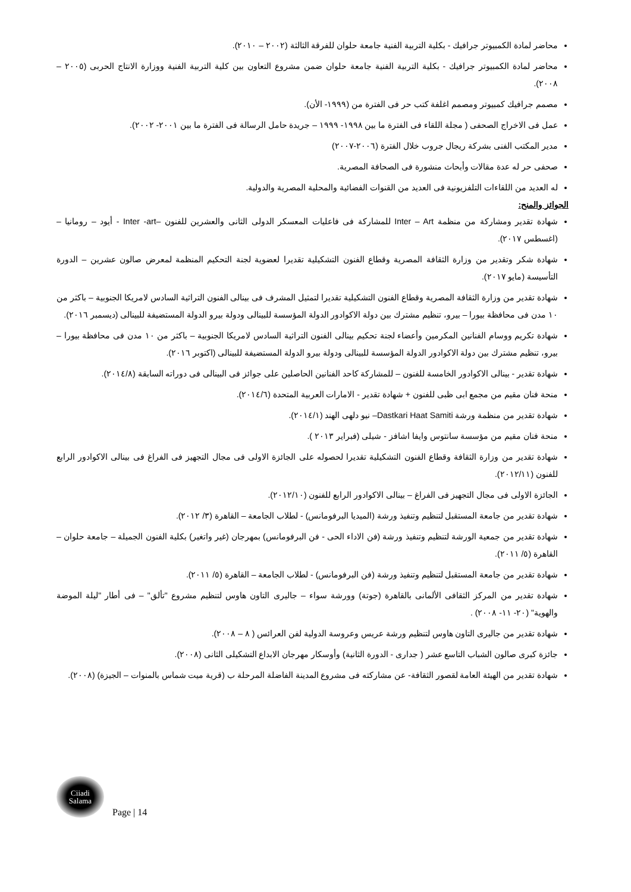محاضر لمادة الكمبيوتر جرافيك - بكلية التربية الفنية جامعة حلوان للفرقة الثالثة (٢٠٠٢ – ٢٠١٠).
محاضر لمادة الكمبيوتر جرافيك - بكلية التربية الفنية جامعة حلوان ضمن مشروع التعاون بين كلية التربية الفنية ووزارة الانتاج الحربى (٢٠٠٥ – ٢٠٠٨).
مصمم جرافيك كمبيوتر ومصمم اغلفة كتب حر فى الفترة من (١٩٩٩- الأن).
عمل فى الاخراج الصحفى ( مجلة اللقاء فى الفترة ما بين ١٩٩٨- ١٩٩٩ – جريدة حامل الرسالة فى الفترة ما بين ٢٠٠١- ٢٠٠٢).
مدير المكتب الفنى بشركة ريجال جروب خلال الفترة (٢٠٠٦-٢٠٠٧)
صحفى حر له عدة مقالات وأبحاث منشورة فى الصحافة المصرية.
له العديد من اللقاءات التلفزيونية فى العديد من القنوات الفضائية والمحلية المصرية والدولية.
الجوائز والمنح:
شهادة تقدير ومشاركة من منظمة Inter – Art للمشاركة فى فاعليات المعسكر الدولى الثانى والعشرين للفنون –Inter -art - أيود – رومانيا – (اغسطس ٢٠١٧).
شهادة شكر وتقدير من وزارة الثقافة المصرية وقطاع الفنون التشكيلية تقديرا لعضوية لجنة التحكيم المنظمة لمعرض صالون عشرين – الدورة التأسيسة (مايو ٢٠١٧).
شهادة تقدير من وزارة الثقافة المصرية وقطاع الفنون التشكيلية تقديرا لتمثيل المشرف فى بينالى الفنون التراثية السادس لامريكا الجنوبية – باكثر من ١٠ مدن فى محافظة بيورا – بيرو، تنظيم مشترك بين دولة الاكوادور الدولة المؤسسة للبينالى ودولة بيرو الدولة المستضيفة للبينالى (ديسمبر ٢٠١٦).
شهادة تكريم ووسام الفنانين المكرمين وأعضاء لجنة تحكيم بينالى الفنون التراثية السادس لامريكا الجنوبية – باكثر من ١٠ مدن فى محافظة بيورا – بيرو، تنظيم مشترك بين دولة الاكوادور الدولة المؤسسة للبينالى ودولة بيرو الدولة المستضيفة للبينالى (اكتوبر ٢٠١٦).
شهادة تقدير - بينالى الاكوادور الخامسة للفنون – للمشاركة كاحد الفنانين الحاصلين على جوائز فى البينالى فى دوراته السابقة (٢٠١٤/٨).
منحة فنان مقيم من مجمع ابى ظبى للفنون + شهادة تقدير - الامارات العربية المتحدة (٢٠١٤/٦).
شهادة تقدير من منظمة ورشة Dastkari Haat Samiti– نيو دلهى الهند (٢٠١٤/١).
منحة فنان مقيم من مؤسسة سانتوس وايفا اشافز - شيلى (فبراير ٢٠١٣ ).
شهادة تقدير من وزارة الثقافة وقطاع الفنون التشكيلية تقديرا لحصوله على الجائزة الاولى فى مجال التجهيز فى الفراغ فى بينالى الاكوادور الرابع للفنون (٢٠١٢/١١).
الجائزة الاولى فى مجال التجهيز فى الفراغ – بينالى الاكوادور الرابع للفنون (٢٠١٢/١٠).
شهادة تقدير من جامعة المستقبل لتنظيم وتنفيذ ورشة (الميديا البرفومانس) - لطلاب الجامعة – القاهرة (٣/ ٢٠١٢).
شهادة تقدير من جمعية الورشة لتنظيم وتنفيذ ورشة (فن الاداء الحى - فن البرفومانس) بمهرجان (غير واتغير) بكلية الفنون الجميلة – جامعة حلوان – القاهرة (٥/ ٢٠١١).
شهادة تقدير من جامعة المستقبل لتنظيم وتنفيذ ورشة (فن البرفومانس) - لطلاب الجامعة – القاهرة (٥/ ٢٠١١).
شهادة تقدير من المركز الثقافى الألمانى بالقاهرة (جوتة) وورشة سواء – جاليرى التاون هاوس لتنظيم مشروع "تألق" – فى أطار "ليلة الموضة والهوية" (٢٠- ١١- ٢٠٠٨) .
شهادة تقدير من جاليرى التاون هاوس لتنظيم ورشة عريس وعروسة الدولية لفن العرائس ( ٨ – ٢٠٠٨).
جائزة كبرى صالون الشباب التاسع عشر ( جدارى - الدورة الثانية) وأوسكار مهرجان الابداع التشكيلى الثانى (٢٠٠٨).
شهادة تقدير من الهيئة العامة لقصور الثقافة- عن مشاركته فى مشروع المدينة الفاضلة المرحلة ب (قرية ميت شماس بالمنوات – الجيزة) (٢٠٠٨).
Ciiadi
Salama
Page | 14